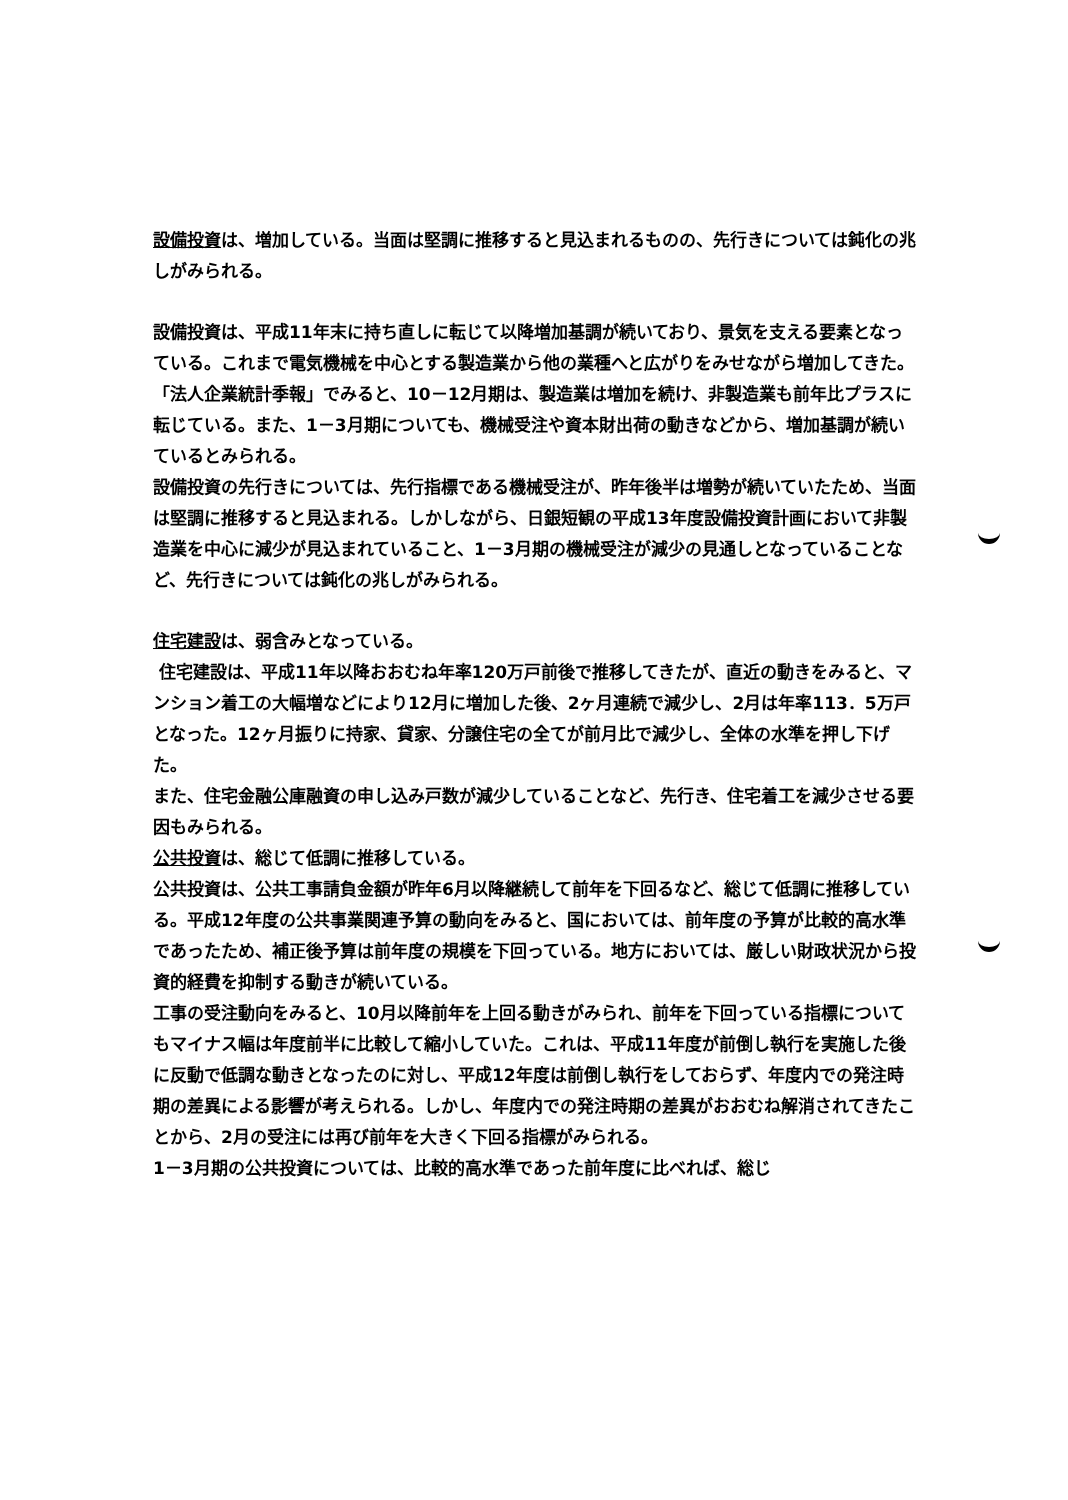設備投資は、増加している。当面は堅調に推移すると見込まれるものの、先行きについては鈍化の兆しがみられる。
設備投資は、平成11年末に持ち直しに転じて以降増加基調が続いており、景気を支える要素となっている。これまで電気機械を中心とする製造業から他の業種へと広がりをみせながら増加してきた。「法人企業統計季報」でみると、10－12月期は、製造業は増加を続け、非製造業も前年比プラスに転じている。また、1－3月期についても、機械受注や資本財出荷の動きなどから、増加基調が続いているとみられる。
設備投資の先行きについては、先行指標である機械受注が、昨年後半は増勢が続いていたため、当面は堅調に推移すると見込まれる。しかしながら、日銀短観の平成13年度設備投資計画において非製造業を中心に減少が見込まれていること、1－3月期の機械受注が減少の見通しとなっていることなど、先行きについては鈍化の兆しがみられる。
住宅建設は、弱含みとなっている。
住宅建設は、平成11年以降おおむね年率120万戸前後で推移してきたが、直近の動きをみると、マンション着工の大幅増などにより12月に増加した後、2ヶ月連続で減少し、2月は年率113．5万戸となった。12ヶ月振りに持家、貸家、分譲住宅の全てが前月比で減少し、全体の水準を押し下げた。
また、住宅金融公庫融資の申し込み戸数が減少していることなど、先行き、住宅着工を減少させる要因もみられる。
公共投資は、総じて低調に推移している。
公共投資は、公共工事請負金額が昨年6月以降継続して前年を下回るなど、総じて低調に推移している。平成12年度の公共事業関連予算の動向をみると、国においては、前年度の予算が比較的高水準であったため、補正後予算は前年度の規模を下回っている。地方においては、厳しい財政状況から投資的経費を抑制する動きが続いている。
工事の受注動向をみると、10月以降前年を上回る動きがみられ、前年を下回っている指標についてもマイナス幅は年度前半に比較して縮小していた。これは、平成11年度が前倒し執行を実施した後に反動で低調な動きとなったのに対し、平成12年度は前倒し執行をしておらず、年度内での発注時期の差異による影響が考えられる。しかし、年度内での発注時期の差異がおおむね解消されてきたことから、2月の受注には再び前年を大きく下回る指標がみられる。
1－3月期の公共投資については、比較的高水準であった前年度に比べれば、総じ